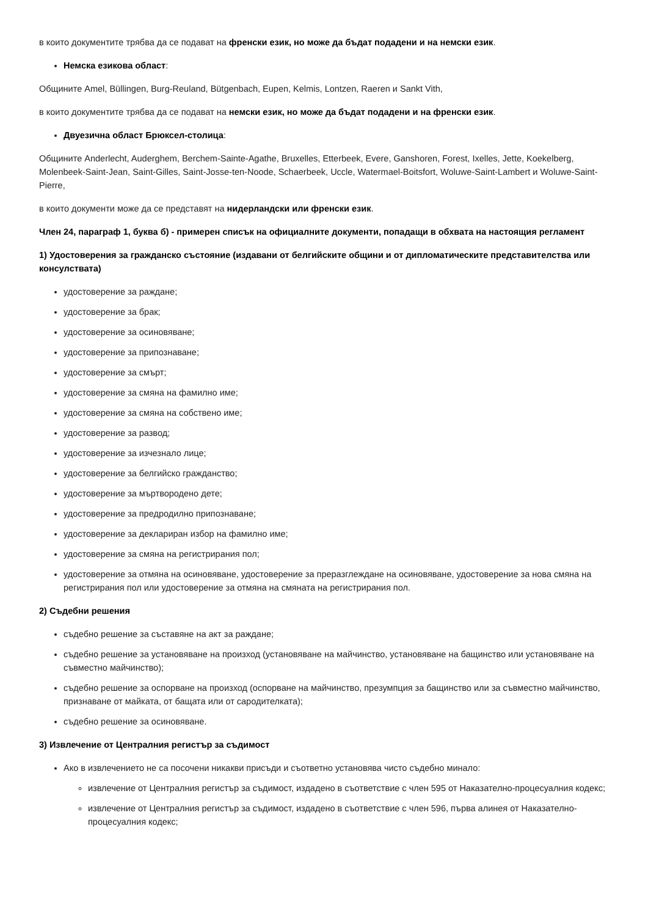в които документите трябва да се подават на френски език, но може да бъдат подадени и на немски език.
Немска езикова област:
Общините Amel, Büllingen, Burg-Reuland, Bütgenbach, Eupen, Kelmis, Lontzen, Raeren и Sankt Vith,
в които документите трябва да се подават на немски език, но може да бъдат подадени и на френски език.
Двуезична област Брюксел-столица:
Общините Anderlecht, Auderghem, Berchem-Sainte-Agathe, Bruxelles, Etterbeek, Evere, Ganshoren, Forest, Ixelles, Jette, Koekelberg, Molenbeek-Saint-Jean, Saint-Gilles, Saint-Josse-ten-Noode, Schaerbeek, Uccle, Watermael-Boitsfort, Woluwe-Saint-Lambert и Woluwe-Saint-Pierre,
в които документи може да се представят на нидерландски или френски език.
Член 24, параграф 1, буква б) - примерен списък на официалните документи, попадащи в обхвата на настоящия регламент
1) Удостоверения за гражданско състояние (издавани от белгийските общини и от дипломатическите представителства или консулствата)
удостоверение за раждане;
удостоверение за брак;
удостоверение за осиновяване;
удостоверение за припознаване;
удостоверение за смърт;
удостоверение за смяна на фамилно име;
удостоверение за смяна на собствено име;
удостоверение за развод;
удостоверение за изчезнало лице;
удостоверение за белгийско гражданство;
удостоверение за мъртвородено дете;
удостоверение за предродилно припознаване;
удостоверение за деклариран избор на фамилно име;
удостоверение за смяна на регистрирания пол;
удостоверение за отмяна на осиновяване, удостоверение за преразглеждане на осиновяване, удостоверение за нова смяна на регистрирания пол или удостоверение за отмяна на смяната на регистрирания пол.
2) Съдебни решения
съдебно решение за съставяне на акт за раждане;
съдебно решение за установяване на произход (установяване на майчинство, установяване на бащинство или установяване на съвместно майчинство);
съдебно решение за оспорване на произход (оспорване на майчинство, презумпция за бащинство или за съвместно майчинство, признаване от майката, от бащата или от сародителката);
съдебно решение за осиновяване.
3) Извлечение от Централния регистър за съдимост
Ако в извлечението не са посочени никакви присъди и съответно установява чисто съдебно минало:
извлечение от Централния регистър за съдимост, издадено в съответствие с член 595 от Наказателно-процесуалния кодекс;
извлечение от Централния регистър за съдимост, издадено в съответствие с член 596, първа алинея от Наказателно-процесуалния кодекс;